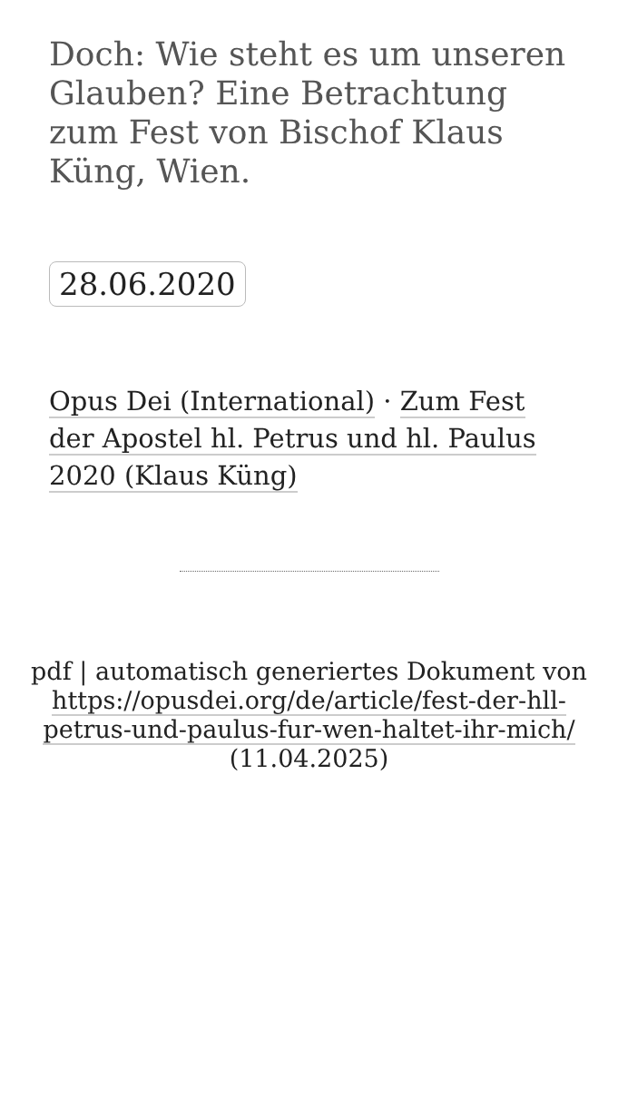Doch: Wie steht es um unseren Glauben? Eine Betrachtung zum Fest von Bischof Klaus Küng, Wien.
28.06.2020
Opus Dei (International) · Zum Fest der Apostel hl. Petrus und hl. Paulus 2020 (Klaus Küng)
pdf | automatisch generiertes Dokument von https://opusdei.org/de/article/fest-der-hll-petrus-und-paulus-fur-wen-haltet-ihr-mich/ (11.04.2025)